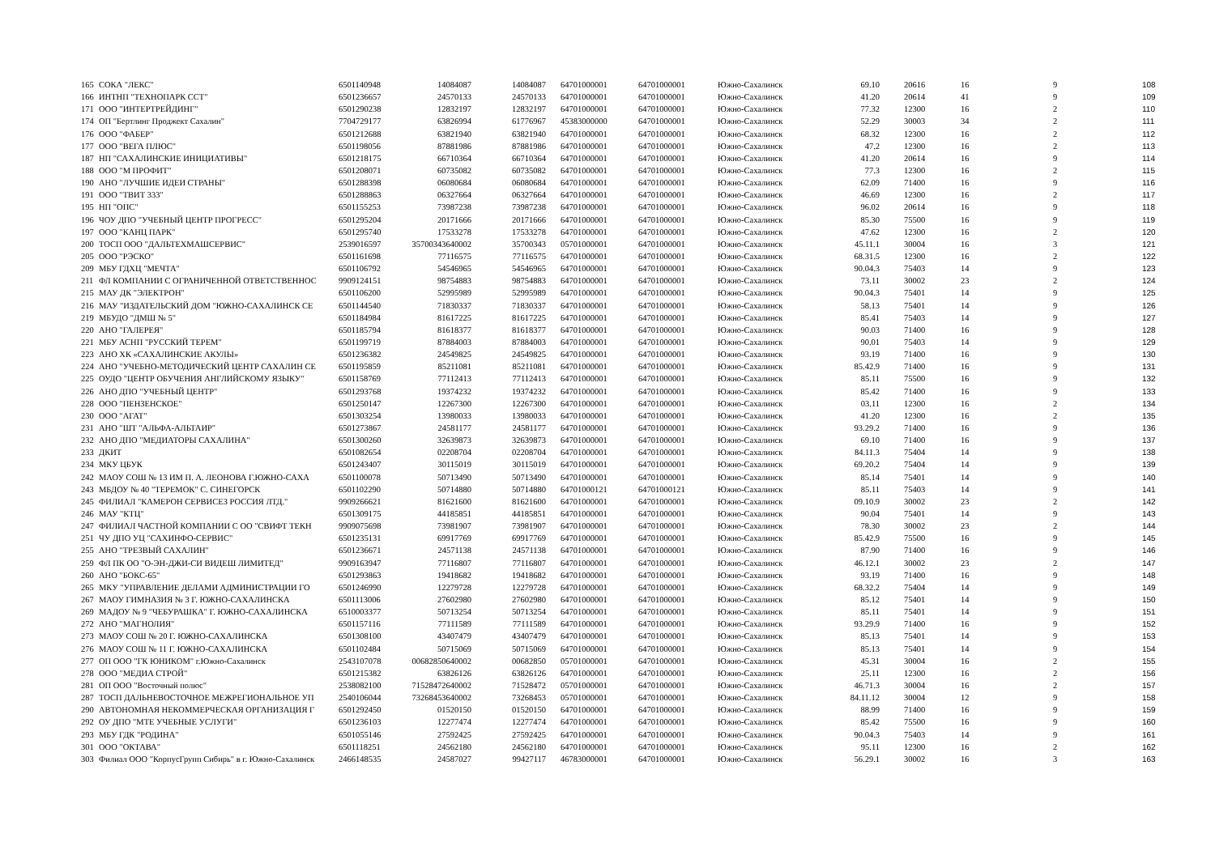| 165 | СОКА "ЛЕКС" | 6501140948 | 14084087 | 14084087 | 64701000001 | 64701000001 | Южно-Сахалинск | 69.10 | 20616 | 16 | 9 | 108 |
| 166 | ИНТНП "ТЕХНОПАРК ССТ" | 6501236657 | 24570133 | 24570133 | 64701000001 | 64701000001 | Южно-Сахалинск | 41.20 | 20614 | 41 | 9 | 109 |
| 171 | ООО "ИНТЕРТРЕЙДИНГ" | 6501290238 | 12832197 | 12832197 | 64701000001 | 64701000001 | Южно-Сахалинск | 77.32 | 12300 | 16 | 2 | 110 |
| 174 | ОП "Бертлинг Проджект Сахалин" | 7704729177 | 63826994 | 61776967 | 45383000000 | 64701000001 | Южно-Сахалинск | 52.29 | 30003 | 34 | 2 | 111 |
| 176 | ООО "ФАБЕР" | 6501212688 | 63821940 | 63821940 | 64701000001 | 64701000001 | Южно-Сахалинск | 68.32 | 12300 | 16 | 2 | 112 |
| 177 | ООО "ВЕГА ПЛЮС" | 6501198056 | 87881986 | 87881986 | 64701000001 | 64701000001 | Южно-Сахалинск | 47.2 | 12300 | 16 | 2 | 113 |
| 187 | НП "САХАЛИНСКИЕ ИНИЦИАТИВЫ" | 6501218175 | 66710364 | 66710364 | 64701000001 | 64701000001 | Южно-Сахалинск | 41.20 | 20614 | 16 | 9 | 114 |
| 188 | ООО "М ПРОФИТ" | 6501208071 | 60735082 | 60735082 | 64701000001 | 64701000001 | Южно-Сахалинск | 77.3 | 12300 | 16 | 2 | 115 |
| 190 | АНО "ЛУЧШИЕ ИДЕИ СТРАНЫ" | 6501288398 | 06080684 | 06080684 | 64701000001 | 64701000001 | Южно-Сахалинск | 62.09 | 71400 | 16 | 9 | 116 |
| 191 | ООО "ТВИТ 333" | 6501288863 | 06327664 | 06327664 | 64701000001 | 64701000001 | Южно-Сахалинск | 46.69 | 12300 | 16 | 2 | 117 |
| 195 | НП "ОПС" | 6501155253 | 73987238 | 73987238 | 64701000001 | 64701000001 | Южно-Сахалинск | 96.02 | 20614 | 16 | 9 | 118 |
| 196 | ЧОУ ДПО "УЧЕБНЫЙ ЦЕНТР ПРОГРЕСС" | 6501295204 | 20171666 | 20171666 | 64701000001 | 64701000001 | Южно-Сахалинск | 85.30 | 75500 | 16 | 9 | 119 |
| 197 | ООО "КАНЦ ПАРК" | 6501295740 | 17533278 | 17533278 | 64701000001 | 64701000001 | Южно-Сахалинск | 47.62 | 12300 | 16 | 2 | 120 |
| 200 | ТОСП ООО "ДАЛЬТЕХМАШСЕРВИС" | 2539016597 | 35700343640002 | 35700343 | 05701000001 | 64701000001 | Южно-Сахалинск | 45.11.1 | 30004 | 16 | 3 | 121 |
| 205 | ООО "РЭСКО" | 6501161698 | 77116575 | 77116575 | 64701000001 | 64701000001 | Южно-Сахалинск | 68.31.5 | 12300 | 16 | 2 | 122 |
| 209 | МБУ ГДХЦ "МЕЧТА" | 6501106792 | 54546965 | 54546965 | 64701000001 | 64701000001 | Южно-Сахалинск | 90.04.3 | 75403 | 14 | 9 | 123 |
| 211 | ФЛ КОМПАНИИ С ОГРАНИЧЕННОЙ ОТВЕТСТВЕННОС | 9909124151 | 98754883 | 98754883 | 64701000001 | 64701000001 | Южно-Сахалинск | 73.11 | 30002 | 23 | 2 | 124 |
| 215 | МАУ ДК "ЭЛЕКТРОН" | 6501106200 | 52995989 | 52995989 | 64701000001 | 64701000001 | Южно-Сахалинск | 90.04.3 | 75401 | 14 | 9 | 125 |
| 216 | МАУ "ИЗДАТЕЛЬСКИЙ ДОМ "ЮЖНО-САХАЛИНСК СЕ | 6501144540 | 71830337 | 71830337 | 64701000001 | 64701000001 | Южно-Сахалинск | 58.13 | 75401 | 14 | 9 | 126 |
| 219 | МБУДО "ДМШ № 5" | 6501184984 | 81617225 | 81617225 | 64701000001 | 64701000001 | Южно-Сахалинск | 85.41 | 75403 | 14 | 9 | 127 |
| 220 | АНО "ГАЛЕРЕЯ" | 6501185794 | 81618377 | 81618377 | 64701000001 | 64701000001 | Южно-Сахалинск | 90.03 | 71400 | 16 | 9 | 128 |
| 221 | МБУ АСНП "РУССКИЙ ТЕРЕМ" | 6501199719 | 87884003 | 87884003 | 64701000001 | 64701000001 | Южно-Сахалинск | 90.01 | 75403 | 14 | 9 | 129 |
| 223 | АНО ХК «САХАЛИНСКИЕ АКУЛЫ» | 6501236382 | 24549825 | 24549825 | 64701000001 | 64701000001 | Южно-Сахалинск | 93.19 | 71400 | 16 | 9 | 130 |
| 224 | АНО "УЧЕБНО-МЕТОДИЧЕСКИЙ ЦЕНТР САХАЛИН СЕ | 6501195859 | 85211081 | 85211081 | 64701000001 | 64701000001 | Южно-Сахалинск | 85.42.9 | 71400 | 16 | 9 | 131 |
| 225 | ОУДО "ЦЕНТР ОБУЧЕНИЯ АНГЛИЙСКОМУ ЯЗЫКУ" | 6501158769 | 77112413 | 77112413 | 64701000001 | 64701000001 | Южно-Сахалинск | 85.11 | 75500 | 16 | 9 | 132 |
| 226 | АНО ДПО "УЧЕБНЫЙ ЦЕНТР" | 6501293768 | 19374232 | 19374232 | 64701000001 | 64701000001 | Южно-Сахалинск | 85.42 | 71400 | 16 | 9 | 133 |
| 228 | ООО "ПЕНЗЕНСКОЕ" | 6501250147 | 12267300 | 12267300 | 64701000001 | 64701000001 | Южно-Сахалинск | 03.11 | 12300 | 16 | 2 | 134 |
| 230 | ООО "АГАТ" | 6501303254 | 13980033 | 13980033 | 64701000001 | 64701000001 | Южно-Сахалинск | 41.20 | 12300 | 16 | 2 | 135 |
| 231 | АНО "ШТ "АЛЬФА-АЛЬТАИР" | 6501273867 | 24581177 | 24581177 | 64701000001 | 64701000001 | Южно-Сахалинск | 93.29.2 | 71400 | 16 | 9 | 136 |
| 232 | АНО ДПО "МЕДИАТОРЫ САХАЛИНА" | 6501300260 | 32639873 | 32639873 | 64701000001 | 64701000001 | Южно-Сахалинск | 69.10 | 71400 | 16 | 9 | 137 |
| 233 | ДКИТ | 6501082654 | 02208704 | 02208704 | 64701000001 | 64701000001 | Южно-Сахалинск | 84.11.3 | 75404 | 14 | 9 | 138 |
| 234 | МКУ ЦБУК | 6501243407 | 30115019 | 30115019 | 64701000001 | 64701000001 | Южно-Сахалинск | 69.20.2 | 75404 | 14 | 9 | 139 |
| 242 | МАОУ СОШ № 13 ИМ П. А. ЛЕОНОВА Г.ЮЖНО-САХА | 6501100078 | 50713490 | 50713490 | 64701000001 | 64701000001 | Южно-Сахалинск | 85.14 | 75401 | 14 | 9 | 140 |
| 243 | МБДОУ № 40 "ТЕРЕМОК" С. СИНЕГОРСК | 6501102290 | 50714880 | 50714880 | 64701000121 | 64701000121 | Южно-Сахалинск | 85.11 | 75403 | 14 | 9 | 141 |
| 245 | ФИЛИАЛ "КАМЕРОН СЕРВИСЕЗ РОССИЯ ЛТД." | 9909266621 | 81621600 | 81621600 | 64701000001 | 64701000001 | Южно-Сахалинск | 09.10.9 | 30002 | 23 | 2 | 142 |
| 246 | МАУ "КТЦ" | 6501309175 | 44185851 | 44185851 | 64701000001 | 64701000001 | Южно-Сахалинск | 90.04 | 75401 | 14 | 9 | 143 |
| 247 | ФИЛИАЛ ЧАСТНОЙ КОМПАНИИ С ОО "СВИФТ ТЕКН | 9909075698 | 73981907 | 73981907 | 64701000001 | 64701000001 | Южно-Сахалинск | 78.30 | 30002 | 23 | 2 | 144 |
| 251 | ЧУ ДПО УЦ "САХИНФО-СЕРВИС" | 6501235131 | 69917769 | 69917769 | 64701000001 | 64701000001 | Южно-Сахалинск | 85.42.9 | 75500 | 16 | 9 | 145 |
| 255 | АНО "ТРЕЗВЫЙ САХАЛИН" | 6501236671 | 24571138 | 24571138 | 64701000001 | 64701000001 | Южно-Сахалинск | 87.90 | 71400 | 16 | 9 | 146 |
| 259 | ФЛ ПК ОО "О-ЭН-ДЖИ-СИ ВИДЕШ ЛИМИТЕД" | 9909163947 | 77116807 | 77116807 | 64701000001 | 64701000001 | Южно-Сахалинск | 46.12.1 | 30002 | 23 | 2 | 147 |
| 260 | АНО "БОКС-65" | 6501293863 | 19418682 | 19418682 | 64701000001 | 64701000001 | Южно-Сахалинск | 93.19 | 71400 | 16 | 9 | 148 |
| 265 | МКУ "УПРАВЛЕНИЕ ДЕЛАМИ АДМИНИСТРАЦИИ ГО | 6501246990 | 12279728 | 12279728 | 64701000001 | 64701000001 | Южно-Сахалинск | 68.32.2 | 75404 | 14 | 9 | 149 |
| 267 | МАОУ ГИМНАЗИЯ № 3 Г. ЮЖНО-САХАЛИНСКА | 6501113006 | 27602980 | 27602980 | 64701000001 | 64701000001 | Южно-Сахалинск | 85.12 | 75401 | 14 | 9 | 150 |
| 269 | МАДОУ № 9 "ЧЕБУРАШКА" Г. ЮЖНО-САХАЛИНСКА | 6510003377 | 50713254 | 50713254 | 64701000001 | 64701000001 | Южно-Сахалинск | 85.11 | 75401 | 14 | 9 | 151 |
| 272 | АНО "МАГНОЛИЯ" | 6501157116 | 77111589 | 77111589 | 64701000001 | 64701000001 | Южно-Сахалинск | 93.29.9 | 71400 | 16 | 9 | 152 |
| 273 | МАОУ СОШ № 20 Г. ЮЖНО-САХАЛИНСКА | 6501308100 | 43407479 | 43407479 | 64701000001 | 64701000001 | Южно-Сахалинск | 85.13 | 75401 | 14 | 9 | 153 |
| 276 | МАОУ СОШ № 11 Г. ЮЖНО-САХАЛИНСКА | 6501102484 | 50715069 | 50715069 | 64701000001 | 64701000001 | Южно-Сахалинск | 85.13 | 75401 | 14 | 9 | 154 |
| 277 | ОП ООО "ГК ЮНИКОМ" г.Южно-Сахалинск | 2543107078 | 00682850640002 | 00682850 | 05701000001 | 64701000001 | Южно-Сахалинск | 45.31 | 30004 | 16 | 2 | 155 |
| 278 | ООО "МЕДИА СТРОЙ" | 6501215382 | 63826126 | 63826126 | 64701000001 | 64701000001 | Южно-Сахалинск | 25.11 | 12300 | 16 | 2 | 156 |
| 281 | ОП ООО "Восточный полюс" | 2538082100 | 71528472640002 | 71528472 | 05701000001 | 64701000001 | Южно-Сахалинск | 46.71.3 | 30004 | 16 | 2 | 157 |
| 287 | ТОСП ДАЛЬНЕВОСТОЧНОЕ МЕЖРЕГИОНАЛЬНОЕ УП | 2540106044 | 73268453640002 | 73268453 | 05701000001 | 64701000001 | Южно-Сахалинск | 84.11.12 | 30004 | 12 | 9 | 158 |
| 290 | АВТОНОМНАЯ НЕКОММЕРЧЕСКАЯ ОРГАНИЗАЦИЯ Г | 6501292450 | 01520150 | 01520150 | 64701000001 | 64701000001 | Южно-Сахалинск | 88.99 | 71400 | 16 | 9 | 159 |
| 292 | ОУ ДПО "МТЕ УЧЕБНЫЕ УСЛУГИ" | 6501236103 | 12277474 | 12277474 | 64701000001 | 64701000001 | Южно-Сахалинск | 85.42 | 75500 | 16 | 9 | 160 |
| 293 | МБУ ГДК "РОДИНА" | 6501055146 | 27592425 | 27592425 | 64701000001 | 64701000001 | Южно-Сахалинск | 90.04.3 | 75403 | 14 | 9 | 161 |
| 301 | ООО "ОКТАВА" | 6501118251 | 24562180 | 24562180 | 64701000001 | 64701000001 | Южно-Сахалинск | 95.11 | 12300 | 16 | 2 | 162 |
| 303 | Филиал ООО "КорпусГрупп Сибирь" в г. Южно-Сахалинск | 2466148535 | 24587027 | 99427117 | 46783000001 | 64701000001 | Южно-Сахалинск | 56.29.1 | 30002 | 16 | 3 | 163 |